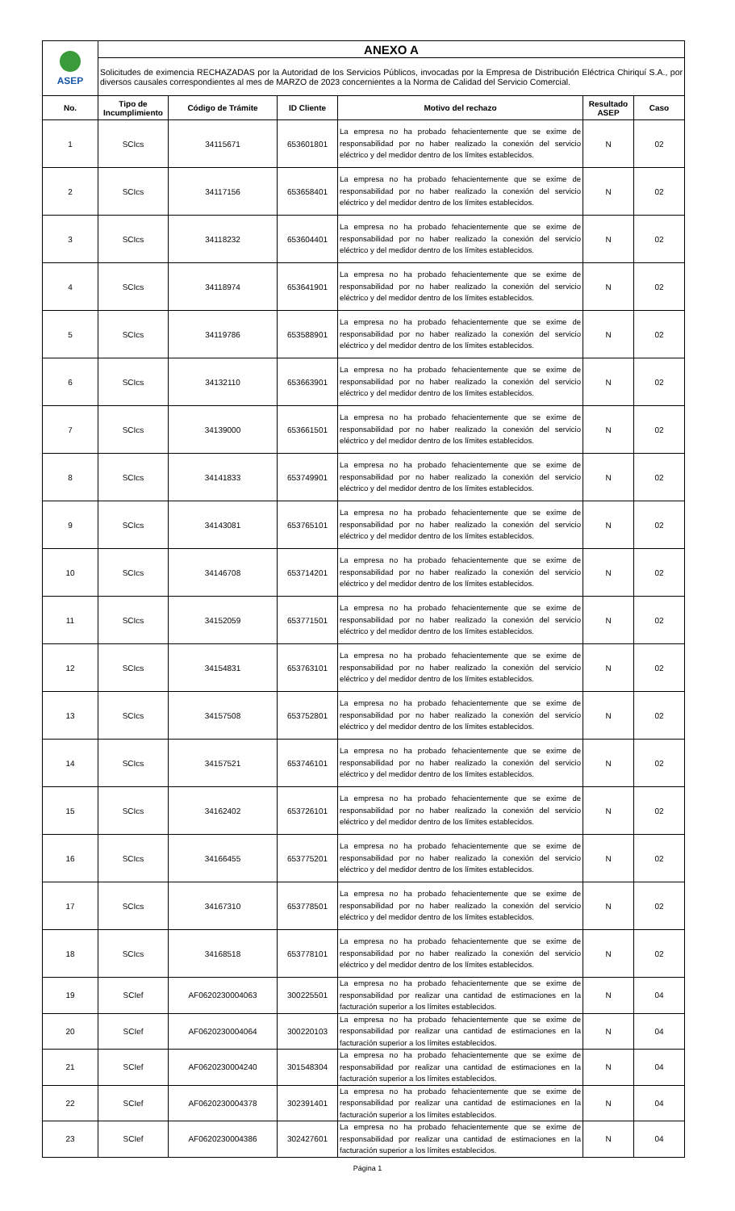| ASEP | ANEXO A | | | | | |
| | Solicitudes de eximencia RECHAZADAS por la Autoridad de los Servicios Públicos, invocadas por la Empresa de Distribución Eléctrica Chiriquí S.A., por diversos causales correspondientes al mes de MARZO de 2023 concernientes a la Norma de Calidad del Servicio Comercial. | | | | | |
| No. | Tipo de Incumplimiento | Código de Trámite | ID Cliente | Motivo del rechazo | Resultado ASEP | Caso |
| 1 | SCIcs | 34115671 | 653601801 | La empresa no ha probado fehacientemente que se exime de responsabilidad por no haber realizado la conexión del servicio eléctrico y del medidor dentro de los límites establecidos. | N | 02 |
| 2 | SCIcs | 34117156 | 653658401 | La empresa no ha probado fehacientemente que se exime de responsabilidad por no haber realizado la conexión del servicio eléctrico y del medidor dentro de los límites establecidos. | N | 02 |
| 3 | SCIcs | 34118232 | 653604401 | La empresa no ha probado fehacientemente que se exime de responsabilidad por no haber realizado la conexión del servicio eléctrico y del medidor dentro de los límites establecidos. | N | 02 |
| 4 | SCIcs | 34118974 | 653641901 | La empresa no ha probado fehacientemente que se exime de responsabilidad por no haber realizado la conexión del servicio eléctrico y del medidor dentro de los límites establecidos. | N | 02 |
| 5 | SCIcs | 34119786 | 653588901 | La empresa no ha probado fehacientemente que se exime de responsabilidad por no haber realizado la conexión del servicio eléctrico y del medidor dentro de los límites establecidos. | N | 02 |
| 6 | SCIcs | 34132110 | 653663901 | La empresa no ha probado fehacientemente que se exime de responsabilidad por no haber realizado la conexión del servicio eléctrico y del medidor dentro de los límites establecidos. | N | 02 |
| 7 | SCIcs | 34139000 | 653661501 | La empresa no ha probado fehacientemente que se exime de responsabilidad por no haber realizado la conexión del servicio eléctrico y del medidor dentro de los límites establecidos. | N | 02 |
| 8 | SCIcs | 34141833 | 653749901 | La empresa no ha probado fehacientemente que se exime de responsabilidad por no haber realizado la conexión del servicio eléctrico y del medidor dentro de los límites establecidos. | N | 02 |
| 9 | SCIcs | 34143081 | 653765101 | La empresa no ha probado fehacientemente que se exime de responsabilidad por no haber realizado la conexión del servicio eléctrico y del medidor dentro de los límites establecidos. | N | 02 |
| 10 | SCIcs | 34146708 | 653714201 | La empresa no ha probado fehacientemente que se exime de responsabilidad por no haber realizado la conexión del servicio eléctrico y del medidor dentro de los límites establecidos. | N | 02 |
| 11 | SCIcs | 34152059 | 653771501 | La empresa no ha probado fehacientemente que se exime de responsabilidad por no haber realizado la conexión del servicio eléctrico y del medidor dentro de los límites establecidos. | N | 02 |
| 12 | SCIcs | 34154831 | 653763101 | La empresa no ha probado fehacientemente que se exime de responsabilidad por no haber realizado la conexión del servicio eléctrico y del medidor dentro de los límites establecidos. | N | 02 |
| 13 | SCIcs | 34157508 | 653752801 | La empresa no ha probado fehacientemente que se exime de responsabilidad por no haber realizado la conexión del servicio eléctrico y del medidor dentro de los límites establecidos. | N | 02 |
| 14 | SCIcs | 34157521 | 653746101 | La empresa no ha probado fehacientemente que se exime de responsabilidad por no haber realizado la conexión del servicio eléctrico y del medidor dentro de los límites establecidos. | N | 02 |
| 15 | SCIcs | 34162402 | 653726101 | La empresa no ha probado fehacientemente que se exime de responsabilidad por no haber realizado la conexión del servicio eléctrico y del medidor dentro de los límites establecidos. | N | 02 |
| 16 | SCIcs | 34166455 | 653775201 | La empresa no ha probado fehacientemente que se exime de responsabilidad por no haber realizado la conexión del servicio eléctrico y del medidor dentro de los límites establecidos. | N | 02 |
| 17 | SCIcs | 34167310 | 653778501 | La empresa no ha probado fehacientemente que se exime de responsabilidad por no haber realizado la conexión del servicio eléctrico y del medidor dentro de los límites establecidos. | N | 02 |
| 18 | SCIcs | 34168518 | 653778101 | La empresa no ha probado fehacientemente que se exime de responsabilidad por no haber realizado la conexión del servicio eléctrico y del medidor dentro de los límites establecidos. | N | 02 |
| 19 | SCIef | AF0620230004063 | 300225501 | La empresa no ha probado fehacientemente que se exime de responsabilidad por realizar una cantidad de estimaciones en la facturación superior a los límites establecidos. | N | 04 |
| 20 | SCIef | AF0620230004064 | 300220103 | La empresa no ha probado fehacientemente que se exime de responsabilidad por realizar una cantidad de estimaciones en la facturación superior a los límites establecidos. | N | 04 |
| 21 | SCIef | AF0620230004240 | 301548304 | La empresa no ha probado fehacientemente que se exime de responsabilidad por realizar una cantidad de estimaciones en la facturación superior a los límites establecidos. | N | 04 |
| 22 | SCIef | AF0620230004378 | 302391401 | La empresa no ha probado fehacientemente que se exime de responsabilidad por realizar una cantidad de estimaciones en la facturación superior a los límites establecidos. | N | 04 |
| 23 | SCIef | AF0620230004386 | 302427601 | La empresa no ha probado fehacientemente que se exime de responsabilidad por realizar una cantidad de estimaciones en la facturación superior a los límites establecidos. | N | 04 |
Página 1